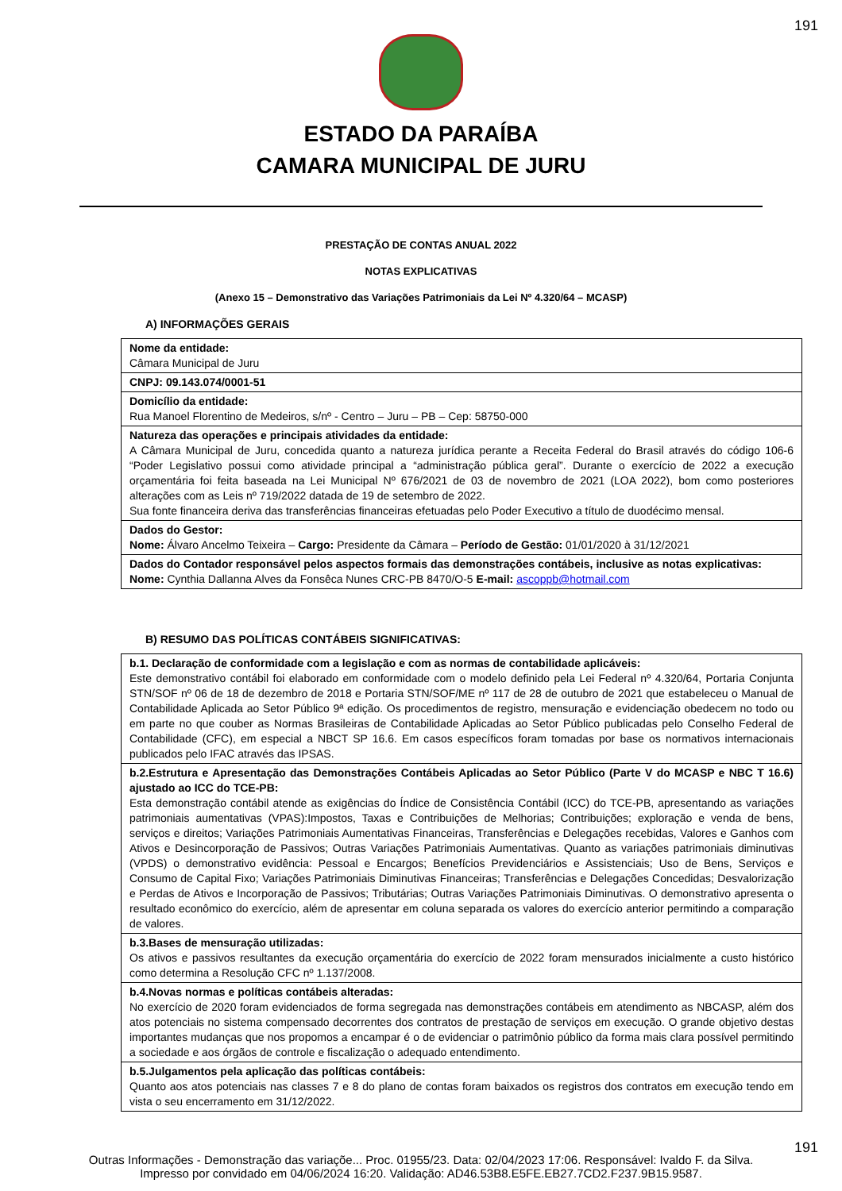191
ESTADO DA PARAÍBA
CAMARA MUNICIPAL DE JURU
PRESTAÇÃO DE CONTAS ANUAL 2022
NOTAS EXPLICATIVAS
(Anexo 15 – Demonstrativo das Variações Patrimoniais da Lei Nº 4.320/64 – MCASP)
A) INFORMAÇÕES GERAIS
| Nome da entidade: Câmara Municipal de Juru |
| CNPJ: 09.143.074/0001-51 |
| Domicílio da entidade: Rua Manoel Florentino de Medeiros, s/nº - Centro – Juru – PB – Cep: 58750-000 |
| Natureza das operações e principais atividades da entidade: A Câmara Municipal de Juru, concedida quanto a natureza jurídica perante a Receita Federal do Brasil através do código 106-6 “Poder Legislativo possui como atividade principal a “administração pública geral”. Durante o exercício de 2022 a execução orçamentária foi feita baseada na Lei Municipal Nº 676/2021 de 03 de novembro de 2021 (LOA 2022), bom como posteriores alterações com as Leis nº 719/2022 datada de 19 de setembro de 2022. Sua fonte financeira deriva das transferências financeiras efetuadas pelo Poder Executivo a título de duodécimo mensal. |
| Dados do Gestor: Nome: Álvaro Ancelmo Teixeira – Cargo: Presidente da Câmara – Período de Gestão: 01/01/2020 à 31/12/2021 |
| Dados do Contador responsável pelos aspectos formais das demonstrações contábeis, inclusive as notas explicativas: Nome: Cynthia Dallanna Alves da Fonsêca Nunes CRC-PB 8470/O-5 E-mail: ascoppb@hotmail.com |
B) RESUMO DAS POLÍTICAS CONTÁBEIS SIGNIFICATIVAS:
| b.1. Declaração de conformidade com a legislação e com as normas de contabilidade aplicáveis: Este demonstrativo contábil foi elaborado em conformidade com o modelo definido pela Lei Federal nº 4.320/64, Portaria Conjunta STN/SOF nº 06 de 18 de dezembro de 2018 e Portaria STN/SOF/ME nº 117 de 28 de outubro de 2021 que estabeleceu o Manual de Contabilidade Aplicada ao Setor Público 9ª edição. Os procedimentos de registro, mensuração e evidenciação obedecem no todo ou em parte no que couber as Normas Brasileiras de Contabilidade Aplicadas ao Setor Público publicadas pelo Conselho Federal de Contabilidade (CFC), em especial a NBCT SP 16.6. Em casos específicos foram tomadas por base os normativos internacionais publicados pelo IFAC através das IPSAS. |
| b.2.Estrutura e Apresentação das Demonstrações Contábeis Aplicadas ao Setor Público (Parte V do MCASP e NBC T 16.6) ajustado ao ICC do TCE-PB: Esta demonstração contábil atende as exigências do Índice de Consistência Contábil (ICC) do TCE-PB, apresentando as variações patrimoniais aumentativas (VPAS):Impostos, Taxas e Contribuições de Melhorias; Contribuições; exploração e venda de bens, serviços e direitos; Variações Patrimoniais Aumentativas Financeiras, Transferências e Delegações recebidas, Valores e Ganhos com Ativos e Desincorporação de Passivos; Outras Variações Patrimoniais Aumentativas. Quanto as variações patrimoniais diminutivas (VPDS) o demonstrativo evidência: Pessoal e Encargos; Benefícios Previdenciários e Assistenciais; Uso de Bens, Serviços e Consumo de Capital Fixo; Variações Patrimoniais Diminutivas Financeiras; Transferências e Delegações Concedidas; Desvalorização e Perdas de Ativos e Incorporação de Passivos; Tributárias; Outras Variações Patrimoniais Diminutivas. O demonstrativo apresenta o resultado econômico do exercício, além de apresentar em coluna separada os valores do exercício anterior permitindo a comparação de valores. |
| b.3.Bases de mensuração utilizadas: Os ativos e passivos resultantes da execução orçamentária do exercício de 2022 foram mensurados inicialmente a custo histórico como determina a Resolução CFC nº 1.137/2008. |
| b.4.Novas normas e políticas contábeis alteradas: No exercício de 2020 foram evidenciados de forma segregada nas demonstrações contábeis em atendimento as NBCASP, além dos atos potenciais no sistema compensado decorrentes dos contratos de prestação de serviços em execução. O grande objetivo destas importantes mudanças que nos propomos a encampar é o de evidenciar o patrimônio público da forma mais clara possível permitindo a sociedade e aos órgãos de controle e fiscalização o adequado entendimento. |
| b.5.Julgamentos pela aplicação das políticas contábeis: Quanto aos atos potenciais nas classes 7 e 8 do plano de contas foram baixados os registros dos contratos em execução tendo em vista o seu encerramento em 31/12/2022. |
191
Outras Informações - Demonstração das variaçõe... Proc. 01955/23. Data: 02/04/2023 17:06. Responsável: Ivaldo F. da Silva.
Impresso por convidado em 04/06/2024 16:20. Validação: AD46.53B8.E5FE.EB27.7CD2.F237.9B15.9587.